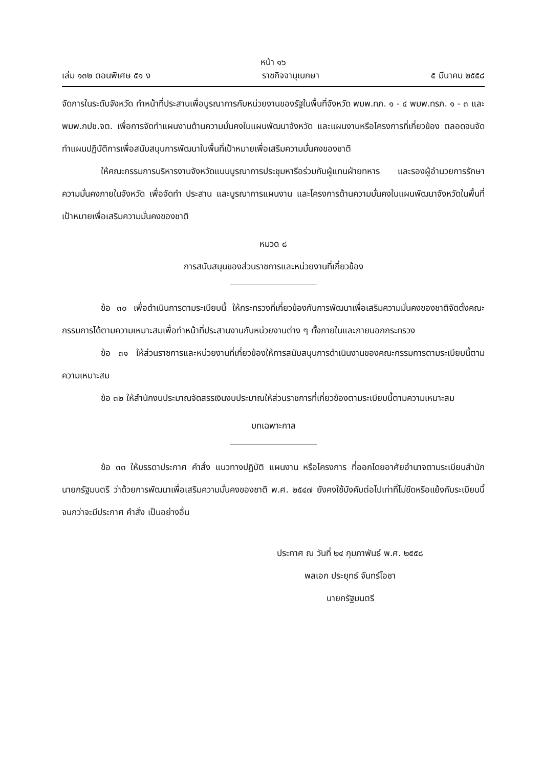หน้า ๑๖
เล่ม ๑๓๒ ตอนพิเศษ ๕๑ ง ราชกิจจานุเบกษา ๕ มีนาคม ๒๕๕๘
จัดการในระดับจังหวัด ทำหน้าที่ประสานเพื่อบูรณาการกับหน่วยงานของรัฐในพื้นที่จังหวัด พมพ.ทภ. ๑ - ๔ พมพ.ทรภ. ๑ - ๓ และ พมพ.กปช.จต. เพื่อการจัดทำแผนงานด้านความมั่นคงในแผนพัฒนาจังหวัด และแผนงานหรือโครงการที่เกี่ยวข้อง ตลอดจนจัดทำแผนปฏิบัติการเพื่อสนับสนุนการพัฒนาในพื้นที่เป้าหมายเพื่อเสริมความมั่นคงของชาติ
ให้คณะกรรมการบริหารงานจังหวัดแบบบูรณาการประชุมหารือร่วมกับผู้แทนฝ่ายทหาร และรองผู้อำนวยการรักษาความมั่นคงภายในจังหวัด เพื่อจัดทำ ประสาน และบูรณาการแผนงาน และโครงการด้านความมั่นคงในแผนพัฒนาจังหวัดในพื้นที่เป้าหมายเพื่อเสริมความมั่นคงของชาติ
หมวด ๘
การสนับสนุนของส่วนราชการและหน่วยงานที่เกี่ยวข้อง
ข้อ ๓๐ เพื่อดำเนินการตามระเบียบนี้ ให้กระทรวงที่เกี่ยวข้องกับการพัฒนาเพื่อเสริมความมั่นคงของชาติจัดตั้งคณะกรรมการได้ตามความเหมาะสมเพื่อทำหน้าที่ประสานงานกับหน่วยงานต่าง ๆ ทั้งภายในและภายนอกกระทรวง
ข้อ ๓๑ ให้ส่วนราชการและหน่วยงานที่เกี่ยวข้องให้การสนับสนุนการดำเนินงานของคณะกรรมการตามระเบียบนี้ตามความเหมาะสม
ข้อ ๓๒ ให้สำนักงบประมาณจัดสรรเงินงบประมาณให้ส่วนราชการที่เกี่ยวข้องตามระเบียบนี้ตามความเหมาะสม
บทเฉพาะกาล
ข้อ ๓๓ ให้บรรดาประกาศ คำสั่ง แนวทางปฏิบัติ แผนงาน หรือโครงการ ที่ออกโดยอาศัยอำนาจตามระเบียบสำนักนายกรัฐมนตรี ว่าด้วยการพัฒนาเพื่อเสริมความมั่นคงของชาติ พ.ศ. ๒๕๔๗ ยังคงใช้บังคับต่อไปเท่าที่ไม่ขัดหรือแย้งกับระเบียบนี้ จนกว่าจะมีประกาศ คำสั่ง เป็นอย่างอื่น
ประกาศ ณ วันที่ ๒๔ กุมภาพันธ์ พ.ศ. ๒๕๕๘
พลเอก ประยุทธ์ จันทร์โอชา
นายกรัฐมนตรี